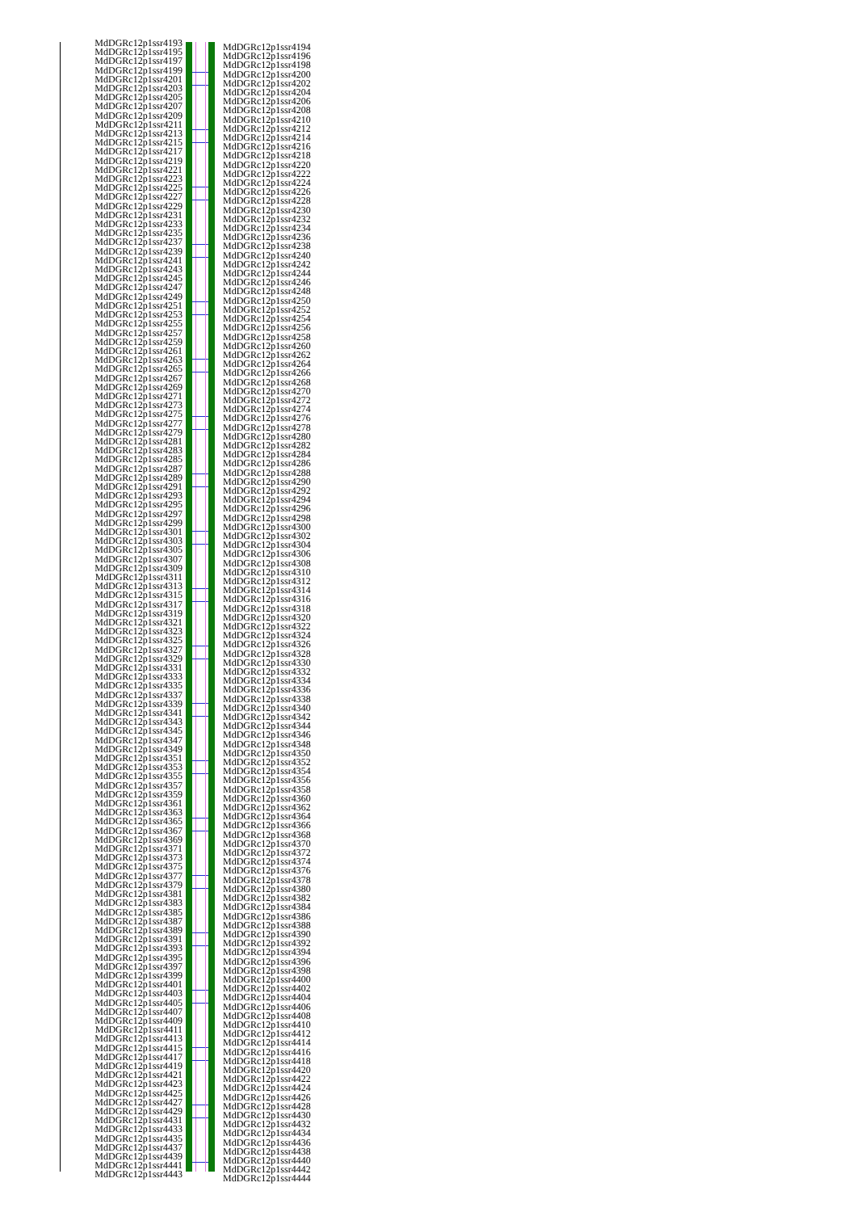MdDGRc12p1ssr4193
MdDGRc12p1ssr4195
MdDGRc12p1ssr4197
MdDGRc12p1ssr4199
MdDGRc12p1ssr4201
MdDGRc12p1ssr4203
MdDGRc12p1ssr4205
MdDGRc12p1ssr4207
MdDGRc12p1ssr4209
MdDGRc12p1ssr4211
MdDGRc12p1ssr4213
MdDGRc12p1ssr4215
MdDGRc12p1ssr4217
MdDGRc12p1ssr4219
MdDGRc12p1ssr4221
MdDGRc12p1ssr4223
MdDGRc12p1ssr4225
MdDGRc12p1ssr4227
MdDGRc12p1ssr4229
MdDGRc12p1ssr4231
MdDGRc12p1ssr4233
MdDGRc12p1ssr4235
MdDGRc12p1ssr4237
MdDGRc12p1ssr4239
MdDGRc12p1ssr4241
MdDGRc12p1ssr4243
MdDGRc12p1ssr4245
MdDGRc12p1ssr4247
MdDGRc12p1ssr4249
MdDGRc12p1ssr4251
MdDGRc12p1ssr4253
MdDGRc12p1ssr4255
MdDGRc12p1ssr4257
MdDGRc12p1ssr4259
MdDGRc12p1ssr4261
MdDGRc12p1ssr4263
MdDGRc12p1ssr4265
MdDGRc12p1ssr4267
MdDGRc12p1ssr4269
MdDGRc12p1ssr4271
MdDGRc12p1ssr4273
MdDGRc12p1ssr4275
MdDGRc12p1ssr4277
MdDGRc12p1ssr4279
MdDGRc12p1ssr4281
MdDGRc12p1ssr4283
MdDGRc12p1ssr4285
MdDGRc12p1ssr4287
MdDGRc12p1ssr4289
MdDGRc12p1ssr4291
MdDGRc12p1ssr4293
MdDGRc12p1ssr4295
MdDGRc12p1ssr4297
MdDGRc12p1ssr4299
MdDGRc12p1ssr4301
MdDGRc12p1ssr4303
MdDGRc12p1ssr4305
MdDGRc12p1ssr4307
MdDGRc12p1ssr4309
MdDGRc12p1ssr4311
MdDGRc12p1ssr4313
MdDGRc12p1ssr4315
MdDGRc12p1ssr4317
MdDGRc12p1ssr4319
MdDGRc12p1ssr4321
MdDGRc12p1ssr4323
MdDGRc12p1ssr4325
MdDGRc12p1ssr4327
MdDGRc12p1ssr4329
MdDGRc12p1ssr4331
MdDGRc12p1ssr4333
MdDGRc12p1ssr4335
MdDGRc12p1ssr4337
MdDGRc12p1ssr4339
MdDGRc12p1ssr4341
MdDGRc12p1ssr4343
MdDGRc12p1ssr4345
MdDGRc12p1ssr4347
MdDGRc12p1ssr4349
MdDGRc12p1ssr4351
MdDGRc12p1ssr4353
MdDGRc12p1ssr4355
MdDGRc12p1ssr4357
MdDGRc12p1ssr4359
MdDGRc12p1ssr4361
MdDGRc12p1ssr4363
MdDGRc12p1ssr4365
MdDGRc12p1ssr4367
MdDGRc12p1ssr4369
MdDGRc12p1ssr4371
MdDGRc12p1ssr4373
MdDGRc12p1ssr4375
MdDGRc12p1ssr4377
MdDGRc12p1ssr4379
MdDGRc12p1ssr4381
MdDGRc12p1ssr4383
MdDGRc12p1ssr4385
MdDGRc12p1ssr4387
MdDGRc12p1ssr4389
MdDGRc12p1ssr4391
MdDGRc12p1ssr4393
MdDGRc12p1ssr4395
MdDGRc12p1ssr4397
MdDGRc12p1ssr4399
MdDGRc12p1ssr4401
MdDGRc12p1ssr4403
MdDGRc12p1ssr4405
MdDGRc12p1ssr4407
MdDGRc12p1ssr4409
MdDGRc12p1ssr4411
MdDGRc12p1ssr4413
MdDGRc12p1ssr4415
MdDGRc12p1ssr4417
MdDGRc12p1ssr4419
MdDGRc12p1ssr4421
MdDGRc12p1ssr4423
MdDGRc12p1ssr4425
MdDGRc12p1ssr4427
MdDGRc12p1ssr4429
MdDGRc12p1ssr4431
MdDGRc12p1ssr4433
MdDGRc12p1ssr4435
MdDGRc12p1ssr4437
MdDGRc12p1ssr4439
MdDGRc12p1ssr4441
MdDGRc12p1ssr4443
MdDGRc12p1ssr4194
MdDGRc12p1ssr4196
MdDGRc12p1ssr4198
MdDGRc12p1ssr4200
MdDGRc12p1ssr4202
MdDGRc12p1ssr4204
MdDGRc12p1ssr4206
MdDGRc12p1ssr4208
MdDGRc12p1ssr4210
MdDGRc12p1ssr4212
MdDGRc12p1ssr4214
MdDGRc12p1ssr4216
MdDGRc12p1ssr4218
MdDGRc12p1ssr4220
MdDGRc12p1ssr4222
MdDGRc12p1ssr4224
MdDGRc12p1ssr4226
MdDGRc12p1ssr4228
MdDGRc12p1ssr4230
MdDGRc12p1ssr4232
MdDGRc12p1ssr4234
MdDGRc12p1ssr4236
MdDGRc12p1ssr4238
MdDGRc12p1ssr4240
MdDGRc12p1ssr4242
MdDGRc12p1ssr4244
MdDGRc12p1ssr4246
MdDGRc12p1ssr4248
MdDGRc12p1ssr4250
MdDGRc12p1ssr4252
MdDGRc12p1ssr4254
MdDGRc12p1ssr4256
MdDGRc12p1ssr4258
MdDGRc12p1ssr4260
MdDGRc12p1ssr4262
MdDGRc12p1ssr4264
MdDGRc12p1ssr4266
MdDGRc12p1ssr4268
MdDGRc12p1ssr4270
MdDGRc12p1ssr4272
MdDGRc12p1ssr4274
MdDGRc12p1ssr4276
MdDGRc12p1ssr4278
MdDGRc12p1ssr4280
MdDGRc12p1ssr4282
MdDGRc12p1ssr4284
MdDGRc12p1ssr4286
MdDGRc12p1ssr4288
MdDGRc12p1ssr4290
MdDGRc12p1ssr4292
MdDGRc12p1ssr4294
MdDGRc12p1ssr4296
MdDGRc12p1ssr4298
MdDGRc12p1ssr4300
MdDGRc12p1ssr4302
MdDGRc12p1ssr4304
MdDGRc12p1ssr4306
MdDGRc12p1ssr4308
MdDGRc12p1ssr4310
MdDGRc12p1ssr4312
MdDGRc12p1ssr4314
MdDGRc12p1ssr4316
MdDGRc12p1ssr4318
MdDGRc12p1ssr4320
MdDGRc12p1ssr4322
MdDGRc12p1ssr4324
MdDGRc12p1ssr4326
MdDGRc12p1ssr4328
MdDGRc12p1ssr4330
MdDGRc12p1ssr4332
MdDGRc12p1ssr4334
MdDGRc12p1ssr4336
MdDGRc12p1ssr4338
MdDGRc12p1ssr4340
MdDGRc12p1ssr4342
MdDGRc12p1ssr4344
MdDGRc12p1ssr4346
MdDGRc12p1ssr4348
MdDGRc12p1ssr4350
MdDGRc12p1ssr4352
MdDGRc12p1ssr4354
MdDGRc12p1ssr4356
MdDGRc12p1ssr4358
MdDGRc12p1ssr4360
MdDGRc12p1ssr4362
MdDGRc12p1ssr4364
MdDGRc12p1ssr4366
MdDGRc12p1ssr4368
MdDGRc12p1ssr4370
MdDGRc12p1ssr4372
MdDGRc12p1ssr4374
MdDGRc12p1ssr4376
MdDGRc12p1ssr4378
MdDGRc12p1ssr4380
MdDGRc12p1ssr4382
MdDGRc12p1ssr4384
MdDGRc12p1ssr4386
MdDGRc12p1ssr4388
MdDGRc12p1ssr4390
MdDGRc12p1ssr4392
MdDGRc12p1ssr4394
MdDGRc12p1ssr4396
MdDGRc12p1ssr4398
MdDGRc12p1ssr4400
MdDGRc12p1ssr4402
MdDGRc12p1ssr4404
MdDGRc12p1ssr4406
MdDGRc12p1ssr4408
MdDGRc12p1ssr4410
MdDGRc12p1ssr4412
MdDGRc12p1ssr4414
MdDGRc12p1ssr4416
MdDGRc12p1ssr4418
MdDGRc12p1ssr4420
MdDGRc12p1ssr4422
MdDGRc12p1ssr4424
MdDGRc12p1ssr4426
MdDGRc12p1ssr4428
MdDGRc12p1ssr4430
MdDGRc12p1ssr4432
MdDGRc12p1ssr4434
MdDGRc12p1ssr4436
MdDGRc12p1ssr4438
MdDGRc12p1ssr4440
MdDGRc12p1ssr4442
MdDGRc12p1ssr4444